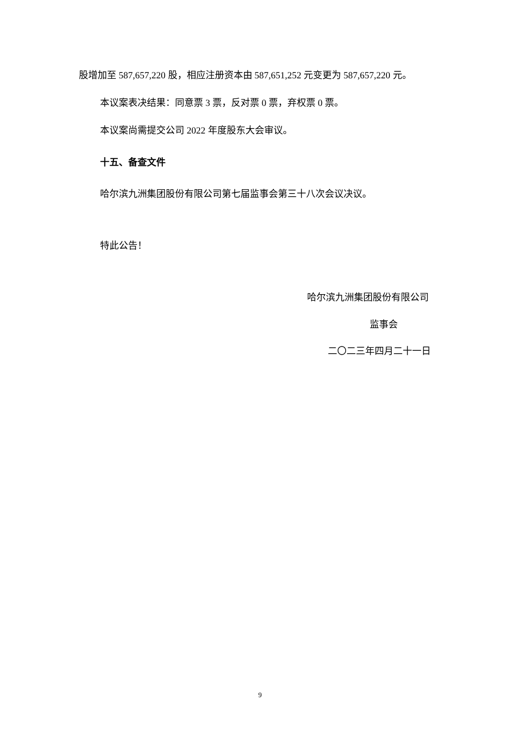股增加至 587,657,220 股，相应注册资本由 587,651,252 元变更为 587,657,220 元。
本议案表决结果：同意票 3 票，反对票 0 票，弃权票 0 票。
本议案尚需提交公司 2022 年度股东大会审议。
十五、备查文件
哈尔滨九洲集团股份有限公司第七届监事会第三十八次会议决议。
特此公告！
哈尔滨九洲集团股份有限公司
监事会
二〇二三年四月二十一日
9